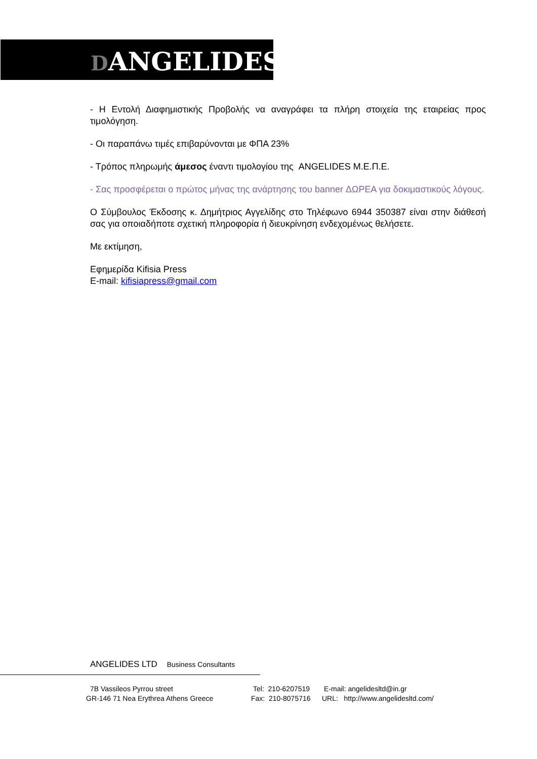DANGELIDES
- Η Εντολή Διαφημιστικής Προβολής να αναγράφει τα πλήρη στοιχεία της εταιρείας προς τιμολόγηση.
- Οι παραπάνω τιμές επιβαρύνονται με ΦΠΑ 23%
- Τρόπος πληρωμής άμεσος έναντι τιμολογίου της ANGELIDES Μ.Ε.Π.Ε.
- Σας προσφέρεται ο πρώτος μήνας της ανάρτησης του banner ΔΩΡΕΑ για δοκιμαστικούς λόγους.
Ο Σύμβουλος Έκδοσης κ. Δημήτριος Αγγελίδης στο Τηλέφωνο 6944 350387 είναι στην διάθεσή σας για οποιαδήποτε σχετική πληροφορία ή διευκρίνηση ενδεχομένως θελήσετε.
Με εκτίμηση,
Εφημερίδα Kifisia Press
E-mail: kifisiapress@gmail.com
ANGELIDES LTD Business Consultants
7B Vassileos Pyrrou street Tel: 210-6207519 E-mail: angelidesltd@in.gr
GR-146 71 Nea Erythrea Athens Greece
Fax: 210-8075716
URL: http://www.angelidesltd.com/